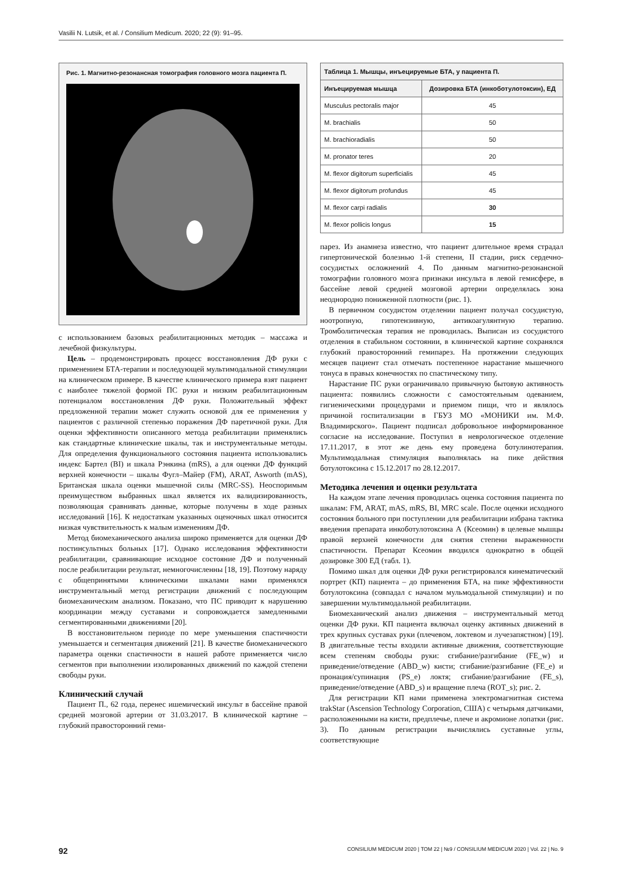Vasilii N. Lutsik, et al. / Consilium Medicum. 2020; 22 (9): 91–95.
Рис. 1. Магнитно-резонансная томография головного мозга пациента П.
с использованием базовых реабилитационных методик – массажа и лечебной физкультуры.
Цель – продемонстрировать процесс восстановления ДФ руки с применением БТА-терапии и последующей мультимодальной стимуляции на клиническом примере. В качестве клинического примера взят пациент с наиболее тяжелой формой ПС руки и низким реабилитационным потенциалом восстановления ДФ руки. Положительный эффект предложенной терапии может служить основой для ее применения у пациентов с различной степенью поражения ДФ паретичной руки. Для оценки эффективности описанного метода реабилитации применялись как стандартные клинические шкалы, так и инструментальные методы. Для определения функционального состояния пациента использовались индекс Бартел (BI) и шкала Рэнкина (mRS), а для оценки ДФ функций верхней конечности – шкалы Фугл–Майер (FM), ARAT, Asworth (mAS), Британская шкала оценки мышечной силы (MRC-SS). Неоспоримым преимуществом выбранных шкал является их валидизированность, позволяющая сравнивать данные, которые получены в ходе разных исследований [16]. К недостаткам указанных оценочных шкал относится низкая чувствительность к малым изменениям ДФ.
Метод биомеханического анализа широко применяется для оценки ДФ постинсультных больных [17]. Однако исследования эффективности реабилитации, сравнивающие исходное состояние ДФ и полученный после реабилитации результат, немногочисленны [18, 19]. Поэтому наряду с общепринятыми клиническими шкалами нами применялся инструментальный метод регистрации движений с последующим биомеханическим анализом. Показано, что ПС приводит к нарушению координации между суставами и сопровождается замедленными сегментированными движениями [20].
В восстановительном периоде по мере уменьшения спастичности уменьшается и сегментация движений [21]. В качестве биомеханического параметра оценки спастичности в нашей работе применяется число сегментов при выполнении изолированных движений по каждой степени свободы руки.
Клинический случай
Пациент П., 62 года, перенес ишемический инсульт в бассейне правой средней мозговой артерии от 31.03.2017. В клинической картине – глубокий правосторонний геми-
| Таблица 1. Мышцы, инъецируемые БТА, у пациента П. | |
| --- | --- |
| Инъецируемая мышца | Дозировка БТА (инкоботулотоксин), ЕД |
| Musculus pectoralis major | 45 |
| M. brachialis | 50 |
| M. brachioradialis | 50 |
| M. pronator teres | 20 |
| M. flexor digitorum superficialis | 45 |
| M. flexor digitorum profundus | 45 |
| M. flexor carpi radialis | 30 |
| M. flexor pollicis longus | 15 |
парез. Из анамнеза известно, что пациент длительное время страдал гипертонической болезнью 1-й степени, II стадии, риск сердечно-сосудистых осложнений 4. По данным магнитно-резонансной томографии головного мозга признаки инсульта в левой гемисфере, в бассейне левой средней мозговой артерии определялась зона неоднородно пониженной плотности (рис. 1).
В первичном сосудистом отделении пациент получал сосудистую, ноотропную, гипотензивную, антикоагулянтную терапию. Тромболитическая терапия не проводилась. Выписан из сосудистого отделения в стабильном состоянии, в клинической картине сохранялся глубокий правосторонний гемипарез. На протяжении следующих месяцев пациент стал отмечать постепенное нарастание мышечного тонуса в правых конечностях по спастическому типу.
Нарастание ПС руки ограничивало привычную бытовую активность пациента: появились сложности с самостоятельным одеванием, гигиеническими процедурами и приемом пищи, что и являлось причиной госпитализации в ГБУЗ МО «МОНИКИ им. М.Ф. Владимирского». Пациент подписал добровольное информированное согласие на исследование. Поступил в неврологическое отделение 17.11.2017, в этот же день ему проведена ботулинотерапия. Мультимодальная стимуляция выполнялась на пике действия ботулотоксина с 15.12.2017 по 28.12.2017.
Методика лечения и оценки результата
На каждом этапе лечения проводилась оценка состояния пациента по шкалам: FM, ARAT, mAS, mRS, BI, MRC scale. После оценки исходного состояния больного при поступлении для реабилитации избрана тактика введения препарата инкоботулотоксина А (Ксеомин) в целевые мышцы правой верхней конечности для снятия степени выраженности спастичности. Препарат Ксеомин вводился однократно в общей дозировке 300 ЕД (табл. 1).
Помимо шкал для оценки ДФ руки регистрировался кинематический портрет (КП) пациента – до применения БТА, на пике эффективности ботулотоксина (совпадал с началом мульмодальной стимуляции) и по завершении мультимодальной реабилитации.
Биомеханический анализ движения – инструментальный метод оценки ДФ руки. КП пациента включал оценку активных движений в трех крупных суставах руки (плечевом, локтевом и лучезапястном) [19]. В двигательные тесты входили активные движения, соответствующие всем степеням свободы руки: сгибание/разгибание (FE_w) и приведение/отведение (ABD_w) кисти; сгибание/разгибание (FE_e) и пронация/супинация (PS_e) локтя; сгибание/разгибание (FE_s), приведение/отведение (ABD_s) и вращение плеча (ROT_s); рис. 2.
Для регистрации КП нами применена электромагнитная система trakStar (Ascension Technology Corporation, США) с четырьмя датчиками, расположенными на кисти, предплечье, плече и акромионе лопатки (рис. 3). По данным регистрации вычислялись суставные углы, соответствующие
92 CONSILIUM MEDICUM 2020 | ТОМ 22 | №9 / CONSILIUM MEDICUM 2020 | Vol. 22 | No. 9